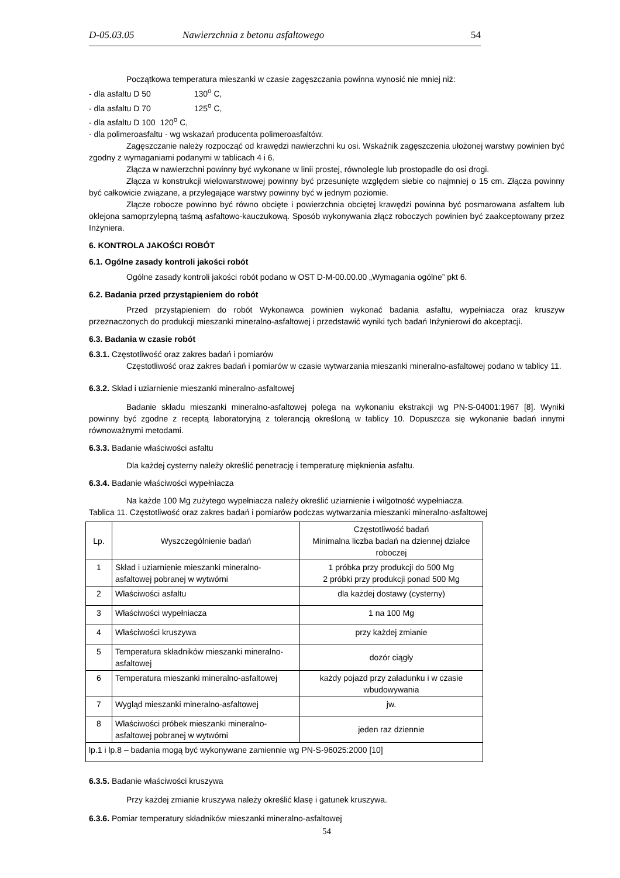D-05.03.05 Nawierzchnia z betonu asfaltowego 54
Początkowa temperatura mieszanki w czasie zagęszczania powinna wynosić nie mniej niż:
- dla asfaltu D 50 130<sup>o</sup> C,
- dla asfaltu D 70 125<sup>o</sup> C,
- dla asfaltu D 100 120<sup>o</sup> C,
- dla polimeroasfaltu - wg wskazań producenta polimeroasfaltów.
Zagęszczanie należy rozpocząć od krawędzi nawierzchni ku osi. Wskaźnik zagęszczenia ułożonej warstwy powinien być zgodny z wymaganiami podanymi w tablicach 4 i 6.
Złącza w nawierzchni powinny być wykonane w linii prostej, równolegle lub prostopadle do osi drogi.
Złącza w konstrukcji wielowarstwowej powinny być przesunięte względem siebie co najmniej o 15 cm. Złącza powinny być całkowicie związane, a przylegające warstwy powinny być w jednym poziomie.
Złącze robocze powinno być równo obcięte i powierzchnia obciętej krawędzi powinna być posmarowana asfaltem lub oklejona samoprzylepną taśmą asfaltowo-kauczukową. Sposób wykonywania złącz roboczych powinien być zaakceptowany przez Inżyniera.
6. KONTROLA JAKOŚCI ROBÓT
6.1. Ogólne zasady kontroli jakości robót
Ogólne zasady kontroli jakości robót podano w OST D-M-00.00.00 „Wymagania ogólne” pkt 6.
6.2. Badania przed przystąpieniem do robót
Przed przystąpieniem do robót Wykonawca powinien wykonać badania asfaltu, wypełniacza oraz kruszyw przeznaczonych do produkcji mieszanki mineralno-asfaltowej i przedstawić wyniki tych badań Inżynierowi do akceptacji.
6.3. Badania w czasie robót
6.3.1. Częstotliwość oraz zakres badań i pomiarów
Częstotliwość oraz zakres badań i pomiarów w czasie wytwarzania mieszanki mineralno-asfaltowej podano w tablicy 11.
6.3.2. Skład i uziarnienie mieszanki mineralno-asfaltowej
Badanie składu mieszanki mineralno-asfaltowej polega na wykonaniu ekstrakcji wg PN-S-04001:1967 [8]. Wyniki powinny być zgodne z receptą laboratoryjną z tolerancją określoną w tablicy 10. Dopuszcza się wykonanie badań innymi równoważnymi metodami.
6.3.3. Badanie właściwości asfaltu
Dla każdej cysterny należy określić penetrację i temperaturę mięknienia asfaltu.
6.3.4. Badanie właściwości wypełniacza
Na każde 100 Mg zużytego wypełniacza należy określić uziarnienie i wilgotność wypełniacza.
Tablica 11. Częstotliwość oraz zakres badań i pomiarów podczas wytwarzania mieszanki mineralno-asfaltowej
| Lp. | Wyszczególnienie badań | Częstotliwość badań Minimalna liczba badań na dziennej działce roboczej |
| --- | --- | --- |
| 1 | Skład i uziarnienie mieszanki mineralno-asfaltowej pobranej w wytwórni | 1 próbka przy produkcji do 500 Mg 2 próbki przy produkcji ponad 500 Mg |
| 2 | Właściwości asfaltu | dla każdej dostawy (cysterny) |
| 3 | Właściwości wypełniacza | 1 na 100 Mg |
| 4 | Właściwości kruszywa | przy każdej zmianie |
| 5 | Temperatura składników mieszanki mineralno-asfaltowej | dozór ciągły |
| 6 | Temperatura mieszanki mineralno-asfaltowej | każdy pojazd przy załadunku i w czasie wbudowywania |
| 7 | Wygląd mieszanki mineralno-asfaltowej | jw. |
| 8 | Właściwości próbek mieszanki mineralno-asfaltowej pobranej w wytwórni | jeden raz dziennie |
| lp.1 i lp.8 – badania mogą być wykonywane zamiennie wg PN-S-96025:2000 [10] | | |
6.3.5. Badanie właściwości kruszywa
Przy każdej zmianie kruszywa należy określić klasę i gatunek kruszywa.
6.3.6. Pomiar temperatury składników mieszanki mineralno-asfaltowej
54